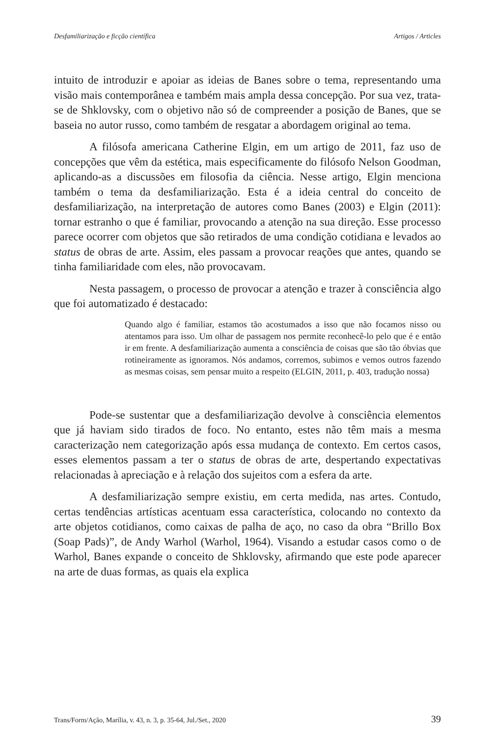Desfamiliarização e ficção científica Artigos / Articles
intuito de introduzir e apoiar as ideias de Banes sobre o tema, representando uma visão mais contemporânea e também mais ampla dessa concepção. Por sua vez, trata-se de Shklovsky, com o objetivo não só de compreender a posição de Banes, que se baseia no autor russo, como também de resgatar a abordagem original ao tema.
A filósofa americana Catherine Elgin, em um artigo de 2011, faz uso de concepções que vêm da estética, mais especificamente do filósofo Nelson Goodman, aplicando-as a discussões em filosofia da ciência. Nesse artigo, Elgin menciona também o tema da desfamiliarização. Esta é a ideia central do conceito de desfamiliarização, na interpretação de autores como Banes (2003) e Elgin (2011): tornar estranho o que é familiar, provocando a atenção na sua direção. Esse processo parece ocorrer com objetos que são retirados de uma condição cotidiana e levados ao status de obras de arte. Assim, eles passam a provocar reações que antes, quando se tinha familiaridade com eles, não provocavam.
Nesta passagem, o processo de provocar a atenção e trazer à consciência algo que foi automatizado é destacado:
Quando algo é familiar, estamos tão acostumados a isso que não focamos nisso ou atentamos para isso. Um olhar de passagem nos permite reconhecê-lo pelo que é e então ir em frente. A desfamiliarização aumenta a consciência de coisas que são tão óbvias que rotineiramente as ignoramos. Nós andamos, corremos, subimos e vemos outros fazendo as mesmas coisas, sem pensar muito a respeito (ELGIN, 2011, p. 403, tradução nossa)
Pode-se sustentar que a desfamiliarização devolve à consciência elementos que já haviam sido tirados de foco. No entanto, estes não têm mais a mesma caracterização nem categorização após essa mudança de contexto. Em certos casos, esses elementos passam a ter o status de obras de arte, despertando expectativas relacionadas à apreciação e à relação dos sujeitos com a esfera da arte.
A desfamiliarização sempre existiu, em certa medida, nas artes. Contudo, certas tendências artísticas acentuam essa característica, colocando no contexto da arte objetos cotidianos, como caixas de palha de aço, no caso da obra “Brillo Box (Soap Pads)”, de Andy Warhol (Warhol, 1964). Visando a estudar casos como o de Warhol, Banes expande o conceito de Shklovsky, afirmando que este pode aparecer na arte de duas formas, as quais ela explica
Trans/Form/Ação, Marília, v. 43, n. 3, p. 35-64, Jul./Set., 2020 39